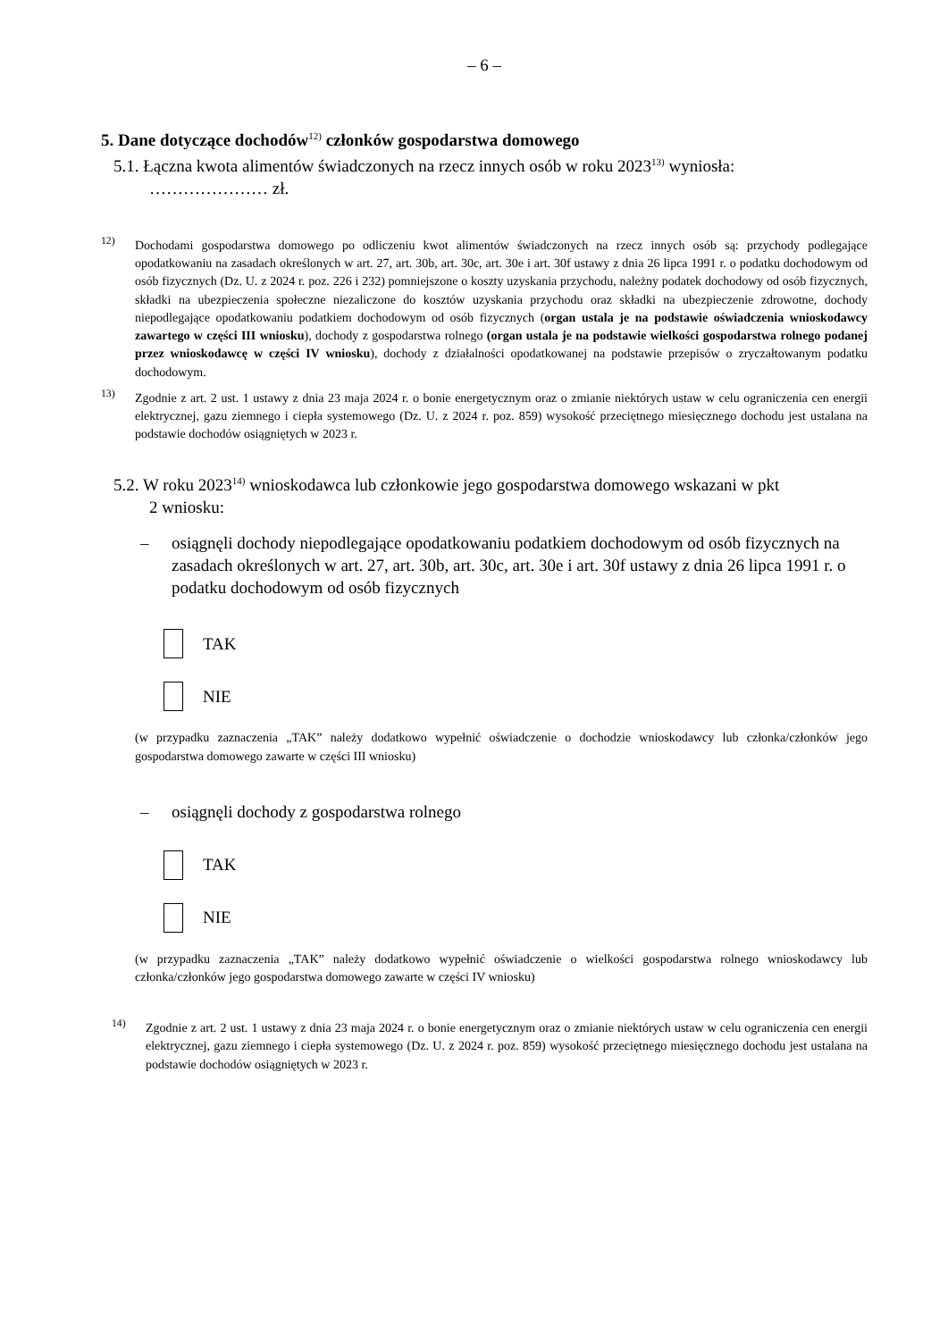– 6 –
5. Dane dotyczące dochodów<sup>12)</sup> członków gospodarstwa domowego
5.1. Łączna kwota alimentów świadczonych na rzecz innych osób w roku 2023<sup>13)</sup> wyniosła:
………………… zł.
<sup>12)</sup> Dochodami gospodarstwa domowego po odliczeniu kwot alimentów świadczonych na rzecz innych osób są: przychody podlegające opodatkowaniu na zasadach określonych w art. 27, art. 30b, art. 30c, art. 30e i art. 30f ustawy z dnia 26 lipca 1991 r. o podatku dochodowym od osób fizycznych (Dz. U. z 2024 r. poz. 226 i 232) pomniejszone o koszty uzyskania przychodu, należny podatek dochodowy od osób fizycznych, składki na ubezpieczenia społeczne niezaliczone do kosztów uzyskania przychodu oraz składki na ubezpieczenie zdrowotne, dochody niepodlegające opodatkowaniu podatkiem dochodowym od osób fizycznych (organ ustala je na podstawie oświadczenia wnioskodawcy zawartego w części III wniosku), dochody z gospodarstwa rolnego (organ ustala je na podstawie wielkości gospodarstwa rolnego podanej przez wnioskodawcę w części IV wniosku), dochody z działalności opodatkowanej na podstawie przepisów o zryczałtowanym podatku dochodowym.
<sup>13)</sup> Zgodnie z art. 2 ust. 1 ustawy z dnia 23 maja 2024 r. o bonie energetycznym oraz o zmianie niektórych ustaw w celu ograniczenia cen energii elektrycznej, gazu ziemnego i ciepła systemowego (Dz. U. z 2024 r. poz. 859) wysokość przeciętnego miesięcznego dochodu jest ustalana na podstawie dochodów osiągniętych w 2023 r.
5.2. W roku 2023<sup>14)</sup> wnioskodawca lub członkowie jego gospodarstwa domowego wskazani w pkt
2 wniosku:
– osiągnęli dochody niepodlegające opodatkowaniu podatkiem dochodowym od osób fizycznych na zasadach określonych w art. 27, art. 30b, art. 30c, art. 30e i art. 30f ustawy z dnia 26 lipca 1991 r. o podatku dochodowym od osób fizycznych
TAK
NIE
(w przypadku zaznaczenia „TAK” należy dodatkowo wypełnić oświadczenie o dochodzie wnioskodawcy lub członka/członków jego gospodarstwa domowego zawarte w części III wniosku)
– osiągnęli dochody z gospodarstwa rolnego
TAK
NIE
(w przypadku zaznaczenia „TAK” należy dodatkowo wypełnić oświadczenie o wielkości gospodarstwa rolnego wnioskodawcy lub członka/członków jego gospodarstwa domowego zawarte w części IV wniosku)
<sup>14)</sup> Zgodnie z art. 2 ust. 1 ustawy z dnia 23 maja 2024 r. o bonie energetycznym oraz o zmianie niektórych ustaw w celu ograniczenia cen energii elektrycznej, gazu ziemnego i ciepła systemowego (Dz. U. z 2024 r. poz. 859) wysokość przeciętnego miesięcznego dochodu jest ustalana na podstawie dochodów osiągniętych w 2023 r.